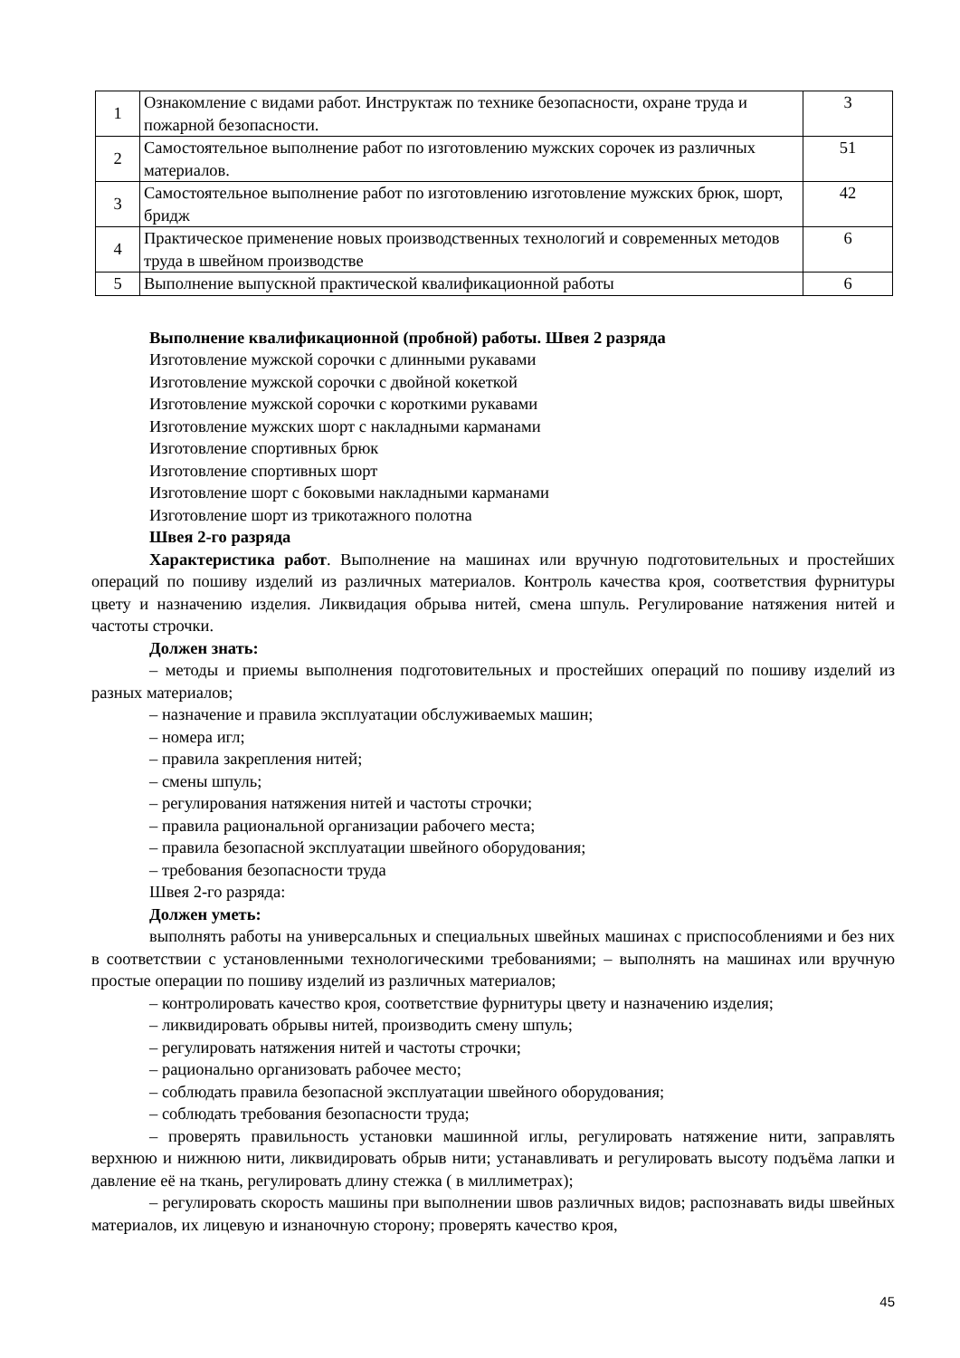| 1 | Ознакомление с видами работ. Инструктаж по технике безопасности, охране труда и пожарной безопасности. | 3 |
| 2 | Самостоятельное выполнение работ по изготовлению мужских сорочек из различных материалов. | 51 |
| 3 | Самостоятельное выполнение работ по изготовлению изготовление мужских брюк, шорт, бридж | 42 |
| 4 | Практическое применение новых производственных технологий и современных методов труда в швейном производстве | 6 |
| 5 | Выполнение выпускной практической квалификационной работы | 6 |
Выполнение квалификационной (пробной) работы. Швея 2 разряда
Изготовление мужской сорочки с длинными рукавами
Изготовление мужской сорочки с двойной кокеткой
Изготовление мужской сорочки с короткими рукавами
Изготовление мужских шорт с накладными карманами
Изготовление спортивных брюк
Изготовление спортивных шорт
Изготовление шорт с боковыми накладными карманами
Изготовление шорт из трикотажного полотна
Швея 2-го разряда
Характеристика работ. Выполнение на машинах или вручную подготовительных и простейших операций по пошиву изделий из различных материалов. Контроль качества кроя, соответствия фурнитуры цвету и назначению изделия. Ликвидация обрыва нитей, смена шпуль. Регулирование натяжения нитей и частоты строчки.
Должен знать:
– методы и приемы выполнения подготовительных и простейших операций по пошиву изделий из разных материалов;
– назначение и правила эксплуатации обслуживаемых машин;
– номера игл;
– правила закрепления нитей;
– смены шпуль;
– регулирования натяжения нитей и частоты строчки;
– правила рациональной организации рабочего места;
– правила безопасной эксплуатации швейного оборудования;
– требования безопасности труда
Швея 2-го разряда:
Должен уметь:
выполнять работы на универсальных и специальных швейных машинах с приспособлениями и без них в соответствии с установленными технологическими требованиями; – выполнять на машинах или вручную простые операции по пошиву изделий из различных материалов;
– контролировать качество кроя, соответствие фурнитуры цвету и назначению изделия;
– ликвидировать обрывы нитей, производить смену шпуль;
– регулировать натяжения нитей и частоты строчки;
– рационально организовать рабочее место;
– соблюдать правила безопасной эксплуатации швейного оборудования;
– соблюдать требования безопасности труда;
– проверять правильность установки машинной иглы, регулировать натяжение нити, заправлять верхнюю и нижнюю нити, ликвидировать обрыв нити; устанавливать и регулировать высоту подъёма лапки и давление её на ткань, регулировать длину стежка ( в миллиметрах);
– регулировать скорость машины при выполнении швов различных видов; распознавать виды швейных материалов, их лицевую и изнаночную сторону; проверять качество кроя,
45